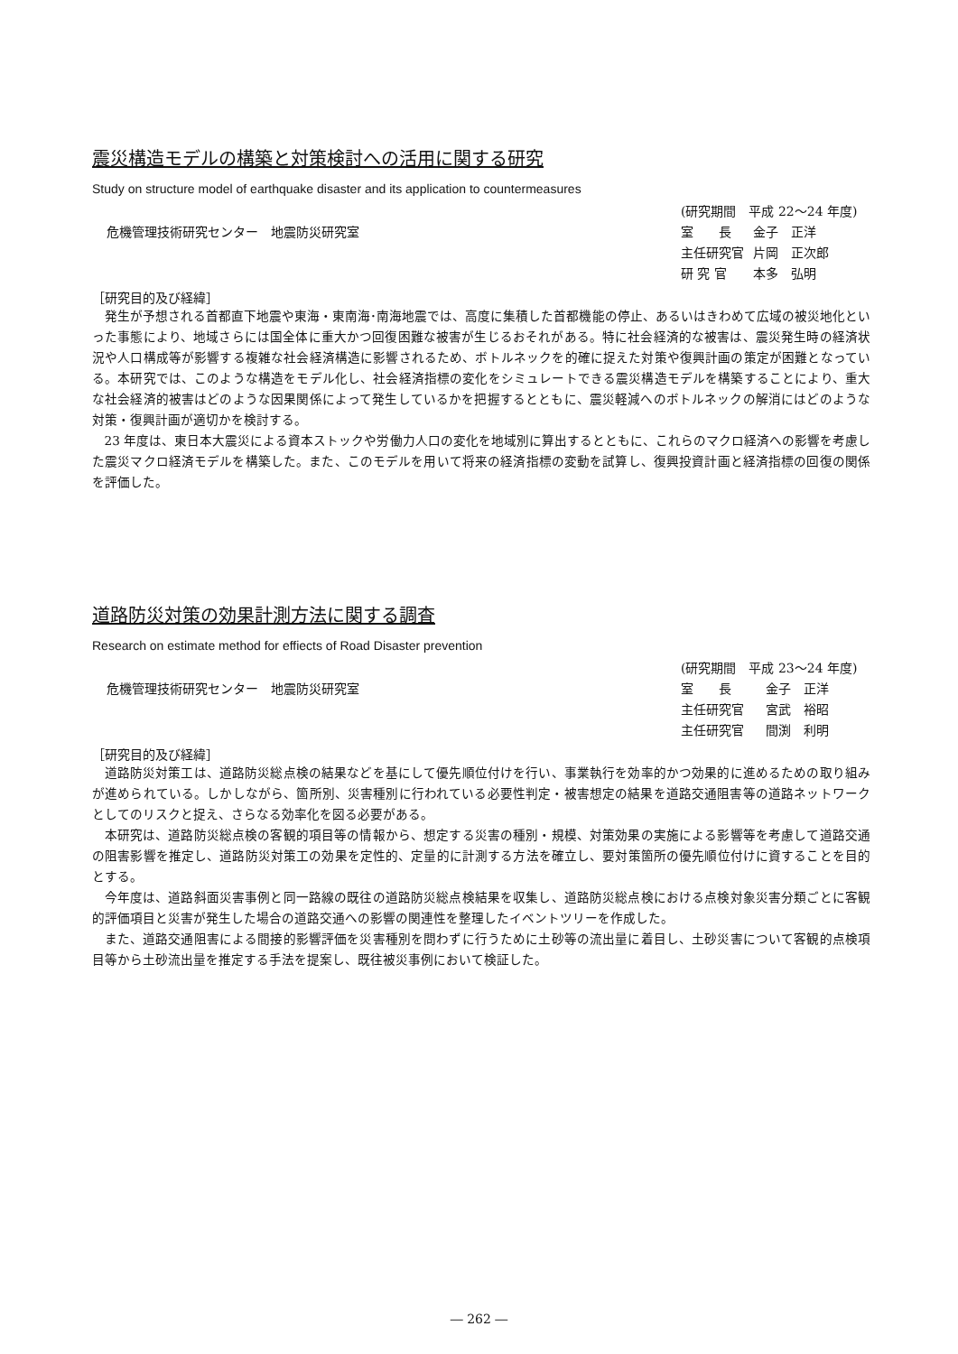震災構造モデルの構築と対策検討への活用に関する研究
Study on structure model of earthquake disaster and its application to countermeasures
危機管理技術研究センター　地震防災研究室
(研究期間　平成 22～24 年度)
| 室 長 | 金子 正洋 |
| 主任研究官 | 片岡 正次郎 |
| 研 究 官 | 本多 弘明 |
［研究目的及び経緯］
発生が予想される首都直下地震や東海・東南海･南海地震では、高度に集積した首都機能の停止、あるいはきわめて広域の被災地化といった事態により、地域さらには国全体に重大かつ回復困難な被害が生じるおそれがある。特に社会経済的な被害は、震災発生時の経済状況や人口構成等が影響する複雑な社会経済構造に影響されるため、ボトルネックを的確に捉えた対策や復興計画の策定が困難となっている。本研究では、このような構造をモデル化し、社会経済指標の変化をシミュレートできる震災構造モデルを構築することにより、重大な社会経済的被害はどのような因果関係によって発生しているかを把握するとともに、震災軽減へのボトルネックの解消にはどのような対策・復興計画が適切かを検討する。
23 年度は、東日本大震災による資本ストックや労働力人口の変化を地域別に算出するとともに、これらのマクロ経済への影響を考慮した震災マクロ経済モデルを構築した。また、このモデルを用いて将来の経済指標の変動を試算し、復興投資計画と経済指標の回復の関係を評価した。
道路防災対策の効果計測方法に関する調査
Research on estimate method for effiects of Road Disaster prevention
危機管理技術研究センター　地震防災研究室
(研究期間　平成 23～24 年度)
| 室 長 | 金子 正洋 |
| 主任研究官 | 宮武 裕昭 |
| 主任研究官 | 間渕 利明 |
［研究目的及び経緯］
道路防災対策工は、道路防災総点検の結果などを基にして優先順位付けを行い、事業執行を効率的かつ効果的に進めるための取り組みが進められている。しかしながら、箇所別、災害種別に行われている必要性判定・被害想定の結果を道路交通阻害等の道路ネットワークとしてのリスクと捉え、さらなる効率化を図る必要がある。
本研究は、道路防災総点検の客観的項目等の情報から、想定する災害の種別・規模、対策効果の実施による影響等を考慮して道路交通の阻害影響を推定し、道路防災対策工の効果を定性的、定量的に計測する方法を確立し、要対策箇所の優先順位付けに資することを目的とする。
今年度は、道路斜面災害事例と同一路線の既往の道路防災総点検結果を収集し、道路防災総点検における点検対象災害分類ごとに客観的評価項目と災害が発生した場合の道路交通への影響の関連性を整理したイベントツリーを作成した。
また、道路交通阻害による間接的影響評価を災害種別を問わずに行うために土砂等の流出量に着目し、土砂災害について客観的点検項目等から土砂流出量を推定する手法を提案し、既往被災事例において検証した。
― 262 ―